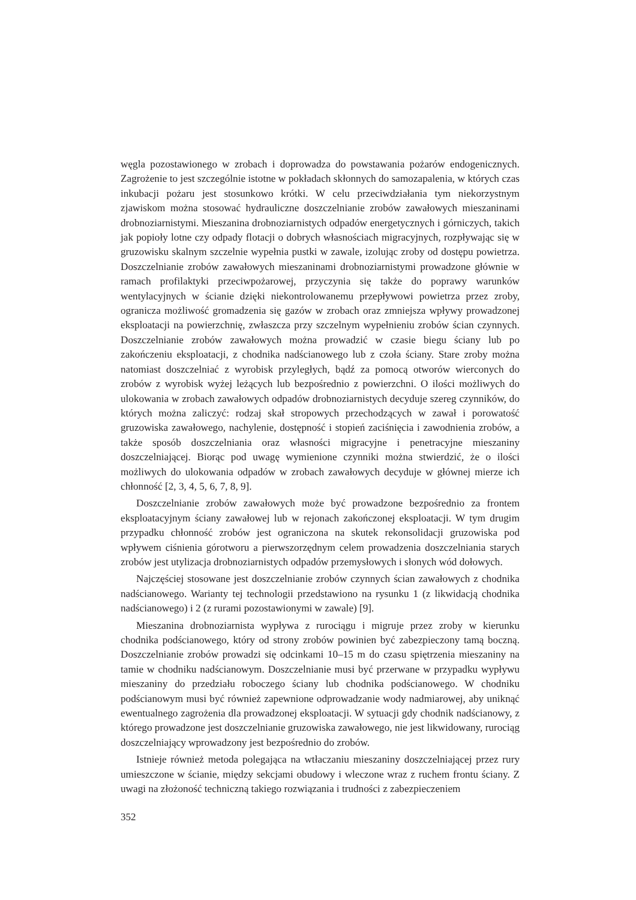węgla pozostawionego w zrobach i doprowadza do powstawania pożarów endogenicznych. Zagrożenie to jest szczególnie istotne w pokładach skłonnych do samozapalenia, w których czas inkubacji pożaru jest stosunkowo krótki. W celu przeciwdziałania tym niekorzystnym zjawiskom można stosować hydrauliczne doszczelnianie zrobów zawałowych mieszaninami drobnoziarnistymi. Mieszanina drobnoziarnistych odpadów energetycznych i górniczych, takich jak popioły lotne czy odpady flotacji o dobrych własnościach migracyjnych, rozpływając się w gruzowisku skalnym szczelnie wypełnia pustki w zawale, izolując zroby od dostępu powietrza. Doszczelnianie zrobów zawałowych mieszaninami drobnoziarnistymi prowadzone głównie w ramach profilaktyki przeciwpożarowej, przyczynia się także do poprawy warunków wentylacyjnych w ścianie dzięki niekontrolowanemu przepływowi powietrza przez zroby, ogranicza możliwość gromadzenia się gazów w zrobach oraz zmniejsza wpływy prowadzonej eksploatacji na powierzchnię, zwłaszcza przy szczelnym wypełnieniu zrobów ścian czynnych. Doszczelnianie zrobów zawałowych można prowadzić w czasie biegu ściany lub po zakończeniu eksploatacji, z chodnika nadścianowego lub z czoła ściany. Stare zroby można natomiast doszczelniać z wyrobisk przyległych, bądź za pomocą otworów wierconych do zrobów z wyrobisk wyżej leżących lub bezpośrednio z powierzchni. O ilości możliwych do ulokowania w zrobach zawałowych odpadów drobnoziarnistych decyduje szereg czynników, do których można zaliczyć: rodzaj skał stropowych przechodzących w zawał i porowatość gruzowiska zawałowego, nachylenie, dostępność i stopień zaciśnięcia i zawodnienia zrobów, a także sposób doszczelniania oraz własności migracyjne i penetracyjne mieszaniny doszczelniającej. Biorąc pod uwagę wymienione czynniki można stwierdzić, że o ilości możliwych do ulokowania odpadów w zrobach zawałowych decyduje w głównej mierze ich chłonność [2, 3, 4, 5, 6, 7, 8, 9].
Doszczelnianie zrobów zawałowych może być prowadzone bezpośrednio za frontem eksploatacyjnym ściany zawałowej lub w rejonach zakończonej eksploatacji. W tym drugim przypadku chłonność zrobów jest ograniczona na skutek rekonsolidacji gruzowiska pod wpływem ciśnienia górotworu a pierwszorzędnym celem prowadzenia doszczelniania starych zrobów jest utylizacja drobnoziarnistych odpadów przemysłowych i słonych wód dołowych.
Najczęściej stosowane jest doszczelnianie zrobów czynnych ścian zawałowych z chodnika nadścianowego. Warianty tej technologii przedstawiono na rysunku 1 (z likwidacją chodnika nadścianowego) i 2 (z rurami pozostawionymi w zawale) [9].
Mieszanina drobnoziarnista wypływa z rurociągu i migruje przez zroby w kierunku chodnika podścianowego, który od strony zrobów powinien być zabezpieczony tamą boczną. Doszczelnianie zrobów prowadzi się odcinkami 10–15 m do czasu spiętrzenia mieszaniny na tamie w chodniku nadścianowym. Doszczelnianie musi być przerwane w przypadku wypływu mieszaniny do przedziału roboczego ściany lub chodnika podścianowego. W chodniku podścianowym musi być również zapewnione odprowadzanie wody nadmiarowej, aby uniknąć ewentualnego zagrożenia dla prowadzonej eksploatacji. W sytuacji gdy chodnik nadścianowy, z którego prowadzone jest doszczelnianie gruzowiska zawałowego, nie jest likwidowany, rurociąg doszczelniający wprowadzony jest bezpośrednio do zrobów.
Istnieje również metoda polegająca na wtłaczaniu mieszaniny doszczelniającej przez rury umieszczone w ścianie, między sekcjami obudowy i wleczone wraz z ruchem frontu ściany. Z uwagi na złożoność techniczną takiego rozwiązania i trudności z zabezpieczeniem
352